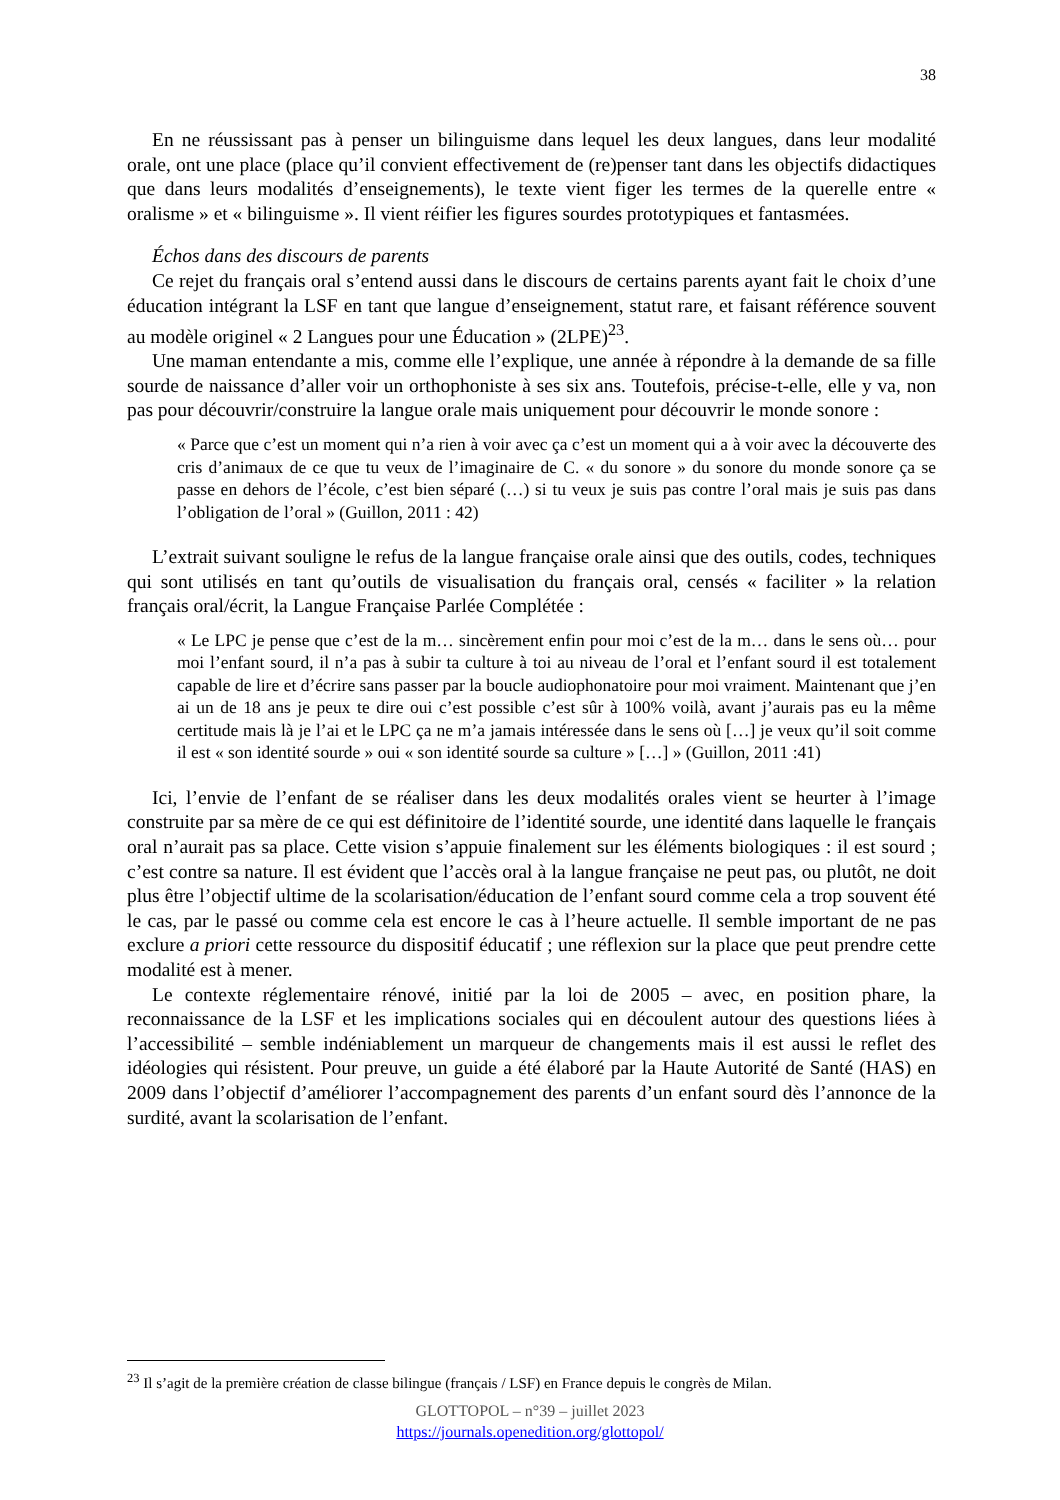38
En ne réussissant pas à penser un bilinguisme dans lequel les deux langues, dans leur modalité orale, ont une place (place qu’il convient effectivement de (re)penser tant dans les objectifs didactiques que dans leurs modalités d’enseignements), le texte vient figer les termes de la querelle entre « oralisme » et « bilinguisme ». Il vient réifier les figures sourdes prototypiques et fantasmées.
Échos dans des discours de parents
Ce rejet du français oral s’entend aussi dans le discours de certains parents ayant fait le choix d’une éducation intégrant la LSF en tant que langue d’enseignement, statut rare, et faisant référence souvent au modèle originel « 2 Langues pour une Éducation » (2LPE)<sup>23</sup>.
Une maman entendante a mis, comme elle l’explique, une année à répondre à la demande de sa fille sourde de naissance d’aller voir un orthophoniste à ses six ans. Toutefois, précise-t-elle, elle y va, non pas pour découvrir/construire la langue orale mais uniquement pour découvrir le monde sonore :
« Parce que c’est un moment qui n’a rien à voir avec ça c’est un moment qui a à voir avec la découverte des cris d’animaux de ce que tu veux de l’imaginaire de C. « du sonore » du sonore du monde sonore ça se passe en dehors de l’école, c’est bien séparé (…) si tu veux je suis pas contre l’oral mais je suis pas dans l’obligation de l’oral » (Guillon, 2011 : 42)
L’extrait suivant souligne le refus de la langue française orale ainsi que des outils, codes, techniques qui sont utilisés en tant qu’outils de visualisation du français oral, censés « faciliter » la relation français oral/écrit, la Langue Française Parlée Complétée :
« Le LPC je pense que c’est de la m… sincèrement enfin pour moi c’est de la m… dans le sens où… pour moi l’enfant sourd, il n’a pas à subir ta culture à toi au niveau de l’oral et l’enfant sourd il est totalement capable de lire et d’écrire sans passer par la boucle audiophonatoire pour moi vraiment. Maintenant que j’en ai un de 18 ans je peux te dire oui c’est possible c’est sûr à 100% voilà, avant j’aurais pas eu la même certitude mais là je l’ai et le LPC ça ne m’a jamais intéressée dans le sens où […] je veux qu’il soit comme il est « son identité sourde » oui « son identité sourde sa culture » […] » (Guillon, 2011 :41)
Ici, l’envie de l’enfant de se réaliser dans les deux modalités orales vient se heurter à l’image construite par sa mère de ce qui est définitoire de l’identité sourde, une identité dans laquelle le français oral n’aurait pas sa place. Cette vision s’appuie finalement sur les éléments biologiques : il est sourd ; c’est contre sa nature. Il est évident que l’accès oral à la langue française ne peut pas, ou plutôt, ne doit plus être l’objectif ultime de la scolarisation/éducation de l’enfant sourd comme cela a trop souvent été le cas, par le passé ou comme cela est encore le cas à l’heure actuelle. Il semble important de ne pas exclure a priori cette ressource du dispositif éducatif ; une réflexion sur la place que peut prendre cette modalité est à mener.
Le contexte réglementaire rénové, initié par la loi de 2005 – avec, en position phare, la reconnaissance de la LSF et les implications sociales qui en découlent autour des questions liées à l’accessibilité – semble indéniablement un marqueur de changements mais il est aussi le reflet des idéologies qui résistent. Pour preuve, un guide a été élaboré par la Haute Autorité de Santé (HAS) en 2009 dans l’objectif d’améliorer l’accompagnement des parents d’un enfant sourd dès l’annonce de la surdité, avant la scolarisation de l’enfant.
<sup>23</sup> Il s’agit de la première création de classe bilingue (français / LSF) en France depuis le congrès de Milan.
GLOTTOPOL – n°39 – juillet 2023
https://journals.openedition.org/glottopol/